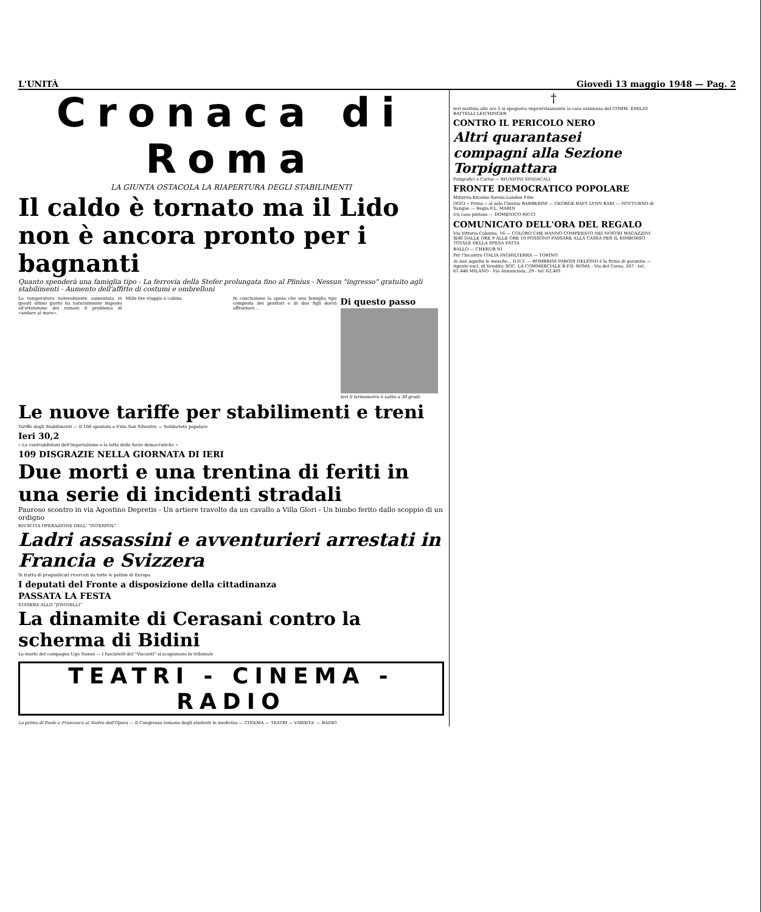L'UNITÀ Giovedì 13 maggio 1948 — Pag. 2
Cronaca di Roma
LA GIUNTA OSTACOLA LA RIAPERTURA DEGLI STABILIMENTI
Il caldo è tornato ma il Lido non è ancora pronto per i bagnanti
Quanto spenderà una famiglia tipo - La ferrovia della Stefer prolungata fino al Plinius - Nessun "ingresso" gratuito agli stabilimenti - Aumento dell'affitto di costumi e ombrelloni
La temperatura notevolmente aumentata in questi ultimi giorni ha naturalmente imposto all'attenzione dei romani il problema di «andare al mare».
Mille lire viaggio e cabina In conclusione la spesa che una famiglia tipo composta dei genitori e di due figli dovrà affrontare...
Di questo passo
Ieri il termometro è salito a 30 gradi.
Le nuove tariffe per stabilimenti e treni
Tariffe degli Stabilimenti — Il 106 spostato a P.zza San Silvestro — Solidarietà popolare
Ieri 30,2
« Le contraddizioni dell'imperialismo e la lotta delle forze democratiche »
109 DISGRAZIE NELLA GIORNATA DI IERI
Due morti e una trentina di feriti in una serie di incidenti stradali
Pauroso scontro in via Agostino Depretis - Un artiere travolto da un cavallo a Villa Glori - Un bimbo ferito dallo scoppio di un ordigno
RIUSCITA OPERAZIONE DELL' "INTERPOL"
Ladri assassini e avventurieri arrestati in Francia e Svizzera
Si tratta di pregiudicati ricercati da tutte le polizie di Europa
I deputati del Fronte a disposizione della cittadinanza
PASSATA LA FESTA
STASERA ALLO "JOVINELLI"
La dinamite di Cerasani contro la scherma di Bidini
La morte del compagno Ugo Naxon — I fascistelli del "Visconti" si scagionano in tribunale
TEATRI - CINEMA - RADIO
La prima di Paolo e Francesca al Teatro dell'Opera — Il Congresso romano degli studenti in medicina — CINEMA — TEATRI — VARIETA' — RADIO
†
Ieri mattina alle ore 5 si spegneva improvvisamente la cara esistenza del COMM. EMILIO BATTELLI LEICHINGER
CONTRO IL PERICOLO NERO
Altri quarantasei compagni alla Sezione Torpignattara
Poligrafici e Cartai — RIUNIONI SINDACALI
FRONTE DEMOCRATICO POPOLARE
Minerva-Excelsa-Savoia-London Film
OGGI « Prima » al solo Cinema BARBERINI — GEORGE RAFT LYNN BARI — NOTTURNO di Sangue — Regia F.L. MARIN
Un caso pietoso — DOMENICO RICCI
COMUNICATO DELL'ORA DEL REGALO
Via Vittoria Colonna, 16 — COLORO CHE HANNO COMPERATO NEI NOSTRI MAGAZZINI IERI DALLE ORE 9 ALLE ORE 10 POSSONO PASSARE ALLA CASSA PER IL RIMBORSO TOTALE DELLA SPESA FATTA
BALLO — CHERUB NI
Per l'incontro ITALIA INGHILTERRA — TORINO
Io non aspetto le mosche... D.D.T. — BOMBRINI PARODI DELFINO è la firma di garanzia — Agente escl. di Vendita: SOC. LA COMMERCIALE B.P.D. ROMA - Via del Corso, 267 - tel. 61.446 MILANO - Via Annunciata, 29 - tel. 62.401